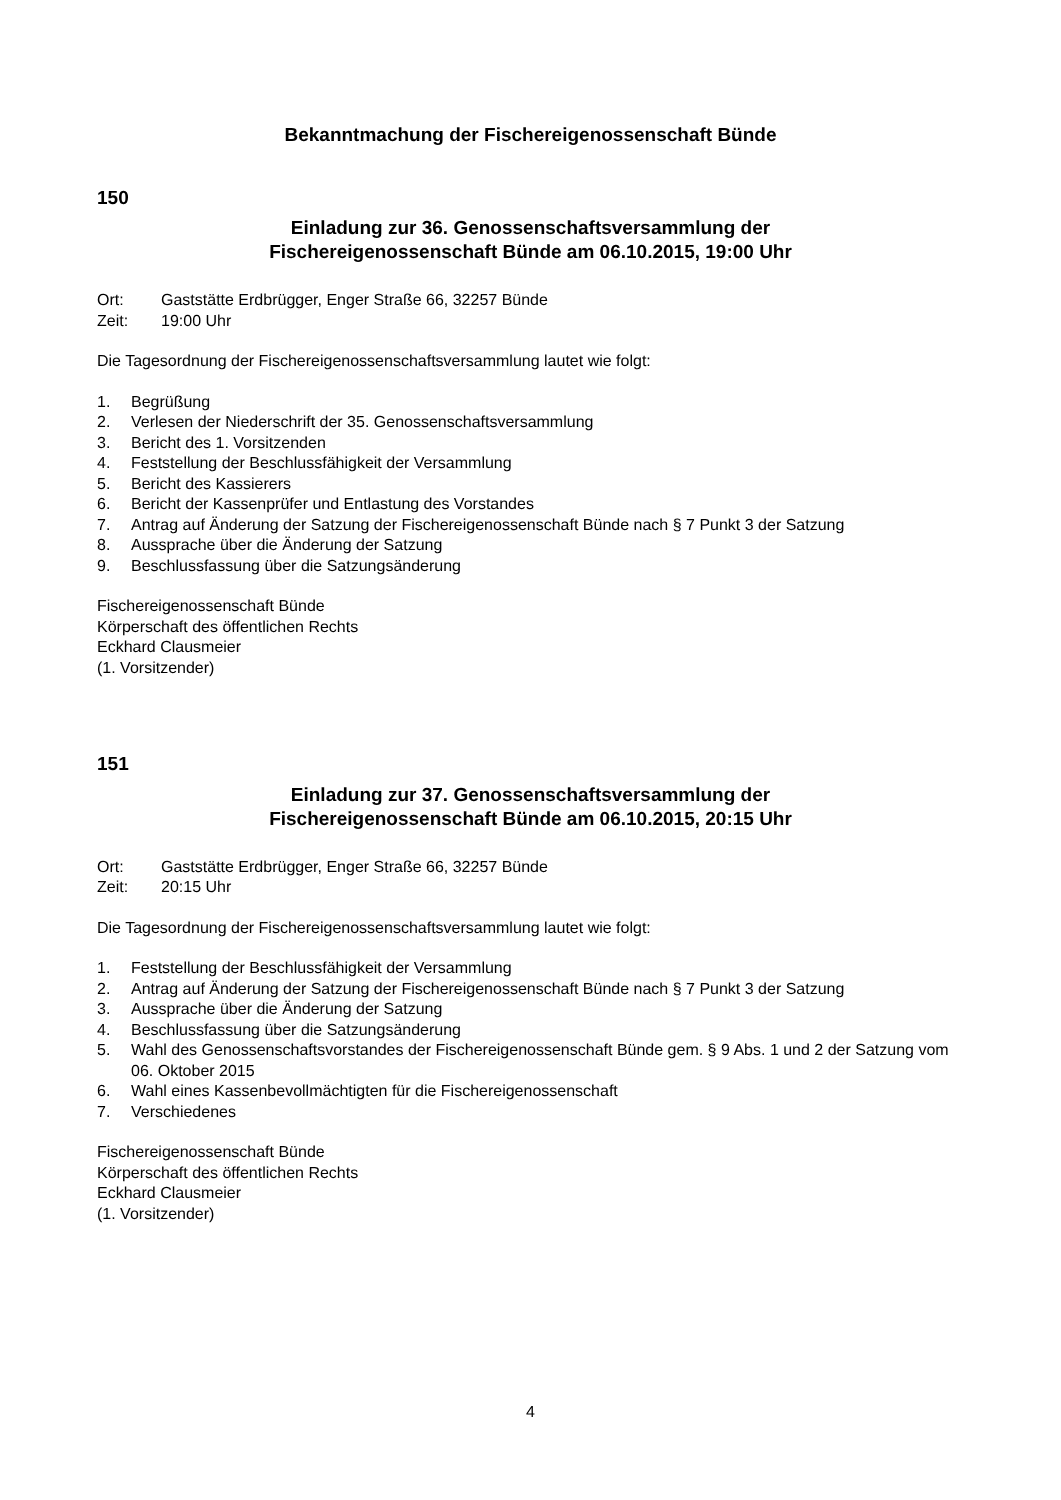Bekanntmachung der Fischereigenossenschaft Bünde
150
Einladung zur 36. Genossenschaftsversammlung der
Fischereigenossenschaft Bünde am 06.10.2015, 19:00 Uhr
Ort: Gaststätte Erdbrügger, Enger Straße 66, 32257 Bünde
Zeit: 19:00 Uhr
Die Tagesordnung der Fischereigenossenschaftsversammlung lautet wie folgt:
1. Begrüßung
2. Verlesen der Niederschrift der 35. Genossenschaftsversammlung
3. Bericht des 1. Vorsitzenden
4. Feststellung der Beschlussfähigkeit der Versammlung
5. Bericht des Kassierers
6. Bericht der Kassenprüfer und Entlastung des Vorstandes
7. Antrag auf Änderung der Satzung der Fischereigenossenschaft Bünde nach § 7 Punkt 3 der Satzung
8. Aussprache über die Änderung der Satzung
9. Beschlussfassung über die Satzungsänderung
Fischereigenossenschaft Bünde
Körperschaft des öffentlichen Rechts
Eckhard Clausmeier
(1. Vorsitzender)
151
Einladung zur 37. Genossenschaftsversammlung der
Fischereigenossenschaft Bünde am 06.10.2015, 20:15 Uhr
Ort: Gaststätte Erdbrügger, Enger Straße 66, 32257 Bünde
Zeit: 20:15 Uhr
Die Tagesordnung der Fischereigenossenschaftsversammlung lautet wie folgt:
1. Feststellung der Beschlussfähigkeit der Versammlung
2. Antrag auf Änderung der Satzung der Fischereigenossenschaft Bünde nach § 7 Punkt 3 der Satzung
3. Aussprache über die Änderung der Satzung
4. Beschlussfassung über die Satzungsänderung
5. Wahl des Genossenschaftsvorstandes der Fischereigenossenschaft Bünde gem. § 9 Abs. 1 und 2 der Satzung vom 06. Oktober 2015
6. Wahl eines Kassenbevollmächtigten für die Fischereigenossenschaft
7. Verschiedenes
Fischereigenossenschaft Bünde
Körperschaft des öffentlichen Rechts
Eckhard Clausmeier
(1. Vorsitzender)
4